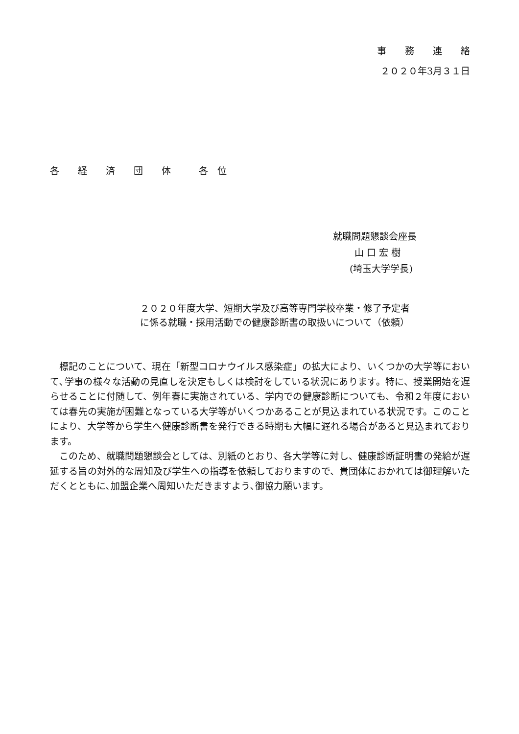事　　務　　連　　絡
２０２０年3月３１日
各　　経　　済　　団　　体　　　各　位
就職問題懇談会座長
山 口 宏 樹
(埼玉大学学長)
２０２０年度大学、短期大学及び高等専門学校卒業・修了予定者
に係る就職・採用活動での健康診断書の取扱いについて（依頼）
　標記のことについて、現在「新型コロナウイルス感染症」の拡大により、いくつかの大学等において､学事の様々な活動の見直しを決定もしくは検討をしている状況にあります。特に、授業開始を遅らせることに付随して、例年春に実施されている、学内での健康診断についても、令和２年度においては春先の実施が困難となっている大学等がいくつかあることが見込まれている状況です。このことにより、大学等から学生へ健康診断書を発行できる時期も大幅に遅れる場合があると見込まれております。
　このため、就職問題懇談会としては、別紙のとおり、各大学等に対し、健康診断証明書の発給が遅延する旨の対外的な周知及び学生への指導を依頼しておりますので、貴団体におかれては御理解いただくとともに､加盟企業へ周知いただきますよう､御協力願います。